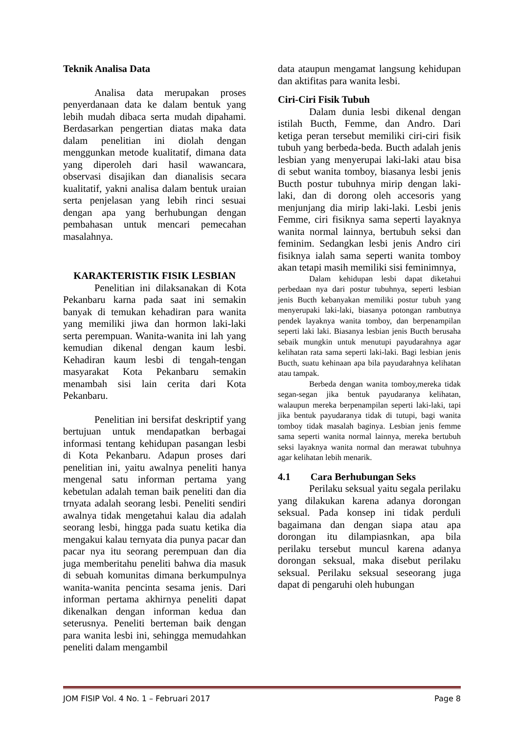Teknik Analisa Data
Analisa data merupakan proses penyerdanaan data ke dalam bentuk yang lebih mudah dibaca serta mudah dipahami. Berdasarkan pengertian diatas maka data dalam penelitian ini diolah dengan menggunkan metode kualitatif, dimana data yang diperoleh dari hasil wawancara, observasi disajikan dan dianalisis secara kualitatif, yakni analisa dalam bentuk uraian serta penjelasan yang lebih rinci sesuai dengan apa yang berhubungan dengan pembahasan untuk mencari pemecahan masalahnya.
KARAKTERISTIK FISIK LESBIAN
Penelitian ini dilaksanakan di Kota Pekanbaru karna pada saat ini semakin banyak di temukan kehadiran para wanita yang memiliki jiwa dan hormon laki-laki serta perempuan. Wanita-wanita ini lah yang kemudian dikenal dengan kaum lesbi. Kehadiran kaum lesbi di tengah-tengan masyarakat Kota Pekanbaru semakin menambah sisi lain cerita dari Kota Pekanbaru.
Penelitian ini bersifat deskriptif yang bertujuan untuk mendapatkan berbagai informasi tentang kehidupan pasangan lesbi di Kota Pekanbaru. Adapun proses dari penelitian ini, yaitu awalnya peneliti hanya mengenal satu informan pertama yang kebetulan adalah teman baik peneliti dan dia trnyata adalah seorang lesbi. Peneliti sendiri awalnya tidak mengetahui kalau dia adalah seorang lesbi, hingga pada suatu ketika dia mengakui kalau ternyata dia punya pacar dan pacar nya itu seorang perempuan dan dia juga memberitahu peneliti bahwa dia masuk di sebuah komunitas dimana berkumpulnya wanita-wanita pencinta sesama jenis. Dari informan pertama akhirnya peneliti dapat dikenalkan dengan informan kedua dan seterusnya. Peneliti berteman baik dengan para wanita lesbi ini, sehingga memudahkan peneliti dalam mengambil
data ataupun mengamat langsung kehidupan dan aktifitas para wanita lesbi.
Ciri-Ciri Fisik Tubuh
Dalam dunia lesbi dikenal dengan istilah Bucth, Femme, dan Andro. Dari ketiga peran tersebut memiliki ciri-ciri fisik tubuh yang berbeda-beda. Bucth adalah jenis lesbian yang menyerupai laki-laki atau bisa di sebut wanita tomboy, biasanya lesbi jenis Bucth postur tubuhnya mirip dengan laki-laki, dan di dorong oleh accesoris yang menjunjang dia mirip laki-laki. Lesbi jenis Femme, ciri fisiknya sama seperti layaknya wanita normal lainnya, bertubuh seksi dan feminim. Sedangkan lesbi jenis Andro ciri fisiknya ialah sama seperti wanita tomboy akan tetapi masih memiliki sisi feminimnya,
Dalam kehidupan lesbi dapat diketahui perbedaan nya dari postur tubuhnya, seperti lesbian jenis Bucth kebanyakan memiliki postur tubuh yang menyerupaki laki-laki, biasanya potongan rambutnya pendek layaknya wanita tomboy, dan berpenampilan seperti laki laki. Biasanya lesbian jenis Bucth berusaha sebaik mungkin untuk menutupi payudarahnya agar kelihatan rata sama seperti laki-laki. Bagi lesbian jenis Bucth, suatu kehinaan apa bila payudarahnya kelihatan atau tampak.
Berbeda dengan wanita tomboy,mereka tidak segan-segan jika bentuk payudaranya kelihatan, walaupun mereka berpenampilan seperti laki-laki, tapi jika bentuk payudaranya tidak di tutupi, bagi wanita tomboy tidak masalah baginya. Lesbian jenis femme sama seperti wanita normal lainnya, mereka bertubuh seksi layaknya wanita normal dan merawat tubuhnya agar kelihatan lebih menarik.
4.1 Cara Berhubungan Seks
Perilaku seksual yaitu segala perilaku yang dilakukan karena adanya dorongan seksual. Pada konsep ini tidak perduli bagaimana dan dengan siapa atau apa dorongan itu dilampiasnkan, apa bila perilaku tersebut muncul karena adanya dorongan seksual, maka disebut perilaku seksual. Perilaku seksual seseorang juga dapat di pengaruhi oleh hubungan
JOM FISIP Vol. 4 No. 1 – Februari 2017 Page 8